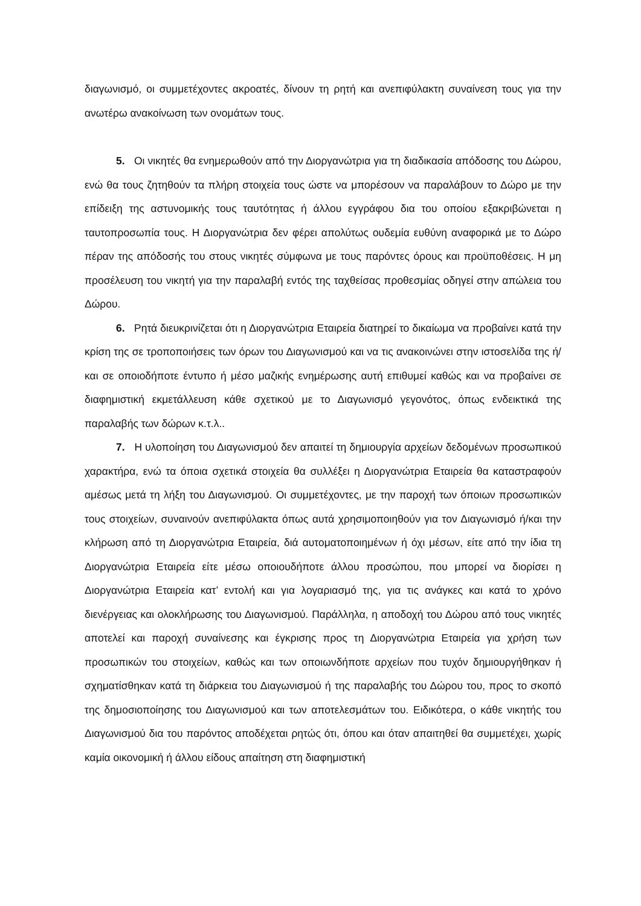διαγωνισμό, οι συμμετέχοντες ακροατές, δίνουν τη ρητή και ανεπιφύλακτη συναίνεση τους για την ανωτέρω ανακοίνωση των ονομάτων τους.
5. Οι νικητές θα ενημερωθούν από την Διοργανώτρια για τη διαδικασία απόδοσης του Δώρου, ενώ θα τους ζητηθούν τα πλήρη στοιχεία τους ώστε να μπορέσουν να παραλάβουν το Δώρο με την επίδειξη της αστυνομικής τους ταυτότητας ή άλλου εγγράφου δια του οποίου εξακριβώνεται η ταυτοπροσωπία τους. Η Διοργανώτρια δεν φέρει απολύτως ουδεμία ευθύνη αναφορικά με το Δώρο πέραν της απόδοσής του στους νικητές σύμφωνα με τους παρόντες όρους και προϋποθέσεις. Η μη προσέλευση του νικητή για την παραλαβή εντός της ταχθείσας προθεσμίας οδηγεί στην απώλεια του Δώρου.
6. Ρητά διευκρινίζεται ότι η Διοργανώτρια Εταιρεία διατηρεί το δικαίωμα να προβαίνει κατά την κρίση της σε τροποποιήσεις των όρων του Διαγωνισμού και να τις ανακοινώνει στην ιστοσελίδα της ή/και σε οποιοδήποτε έντυπο ή μέσο μαζικής ενημέρωσης αυτή επιθυμεί καθώς και να προβαίνει σε διαφημιστική εκμετάλλευση κάθε σχετικού με το Διαγωνισμό γεγονότος, όπως ενδεικτικά της παραλαβής των δώρων κ.τ.λ..
7. Η υλοποίηση του Διαγωνισμού δεν απαιτεί τη δημιουργία αρχείων δεδομένων προσωπικού χαρακτήρα, ενώ τα όποια σχετικά στοιχεία θα συλλέξει η Διοργανώτρια Εταιρεία θα καταστραφούν αμέσως μετά τη λήξη του Διαγωνισμού. Οι συμμετέχοντες, με την παροχή των όποιων προσωπικών τους στοιχείων, συναινούν ανεπιφύλακτα όπως αυτά χρησιμοποιηθούν για τον Διαγωνισμό ή/και την κλήρωση από τη Διοργανώτρια Εταιρεία, διά αυτοματοποιημένων ή όχι μέσων, είτε από την ίδια τη Διοργανώτρια Εταιρεία είτε μέσω οποιουδήποτε άλλου προσώπου, που μπορεί να διορίσει η Διοργανώτρια Εταιρεία κατ’ εντολή και για λογαριασμό της, για τις ανάγκες και κατά το χρόνο διενέργειας και ολοκλήρωσης του Διαγωνισμού. Παράλληλα, η αποδοχή του Δώρου από τους νικητές αποτελεί και παροχή συναίνεσης και έγκρισης προς τη Διοργανώτρια Εταιρεία για χρήση των προσωπικών του στοιχείων, καθώς και των οποιωνδήποτε αρχείων που τυχόν δημιουργήθηκαν ή σχηματίσθηκαν κατά τη διάρκεια του Διαγωνισμού ή της παραλαβής του Δώρου του, προς το σκοπό της δημοσιοποίησης του Διαγωνισμού και των αποτελεσμάτων του. Ειδικότερα, ο κάθε νικητής του Διαγωνισμού δια του παρόντος αποδέχεται ρητώς ότι, όπου και όταν απαιτηθεί θα συμμετέχει, χωρίς καμία οικονομική ή άλλου είδους απαίτηση στη διαφημιστική